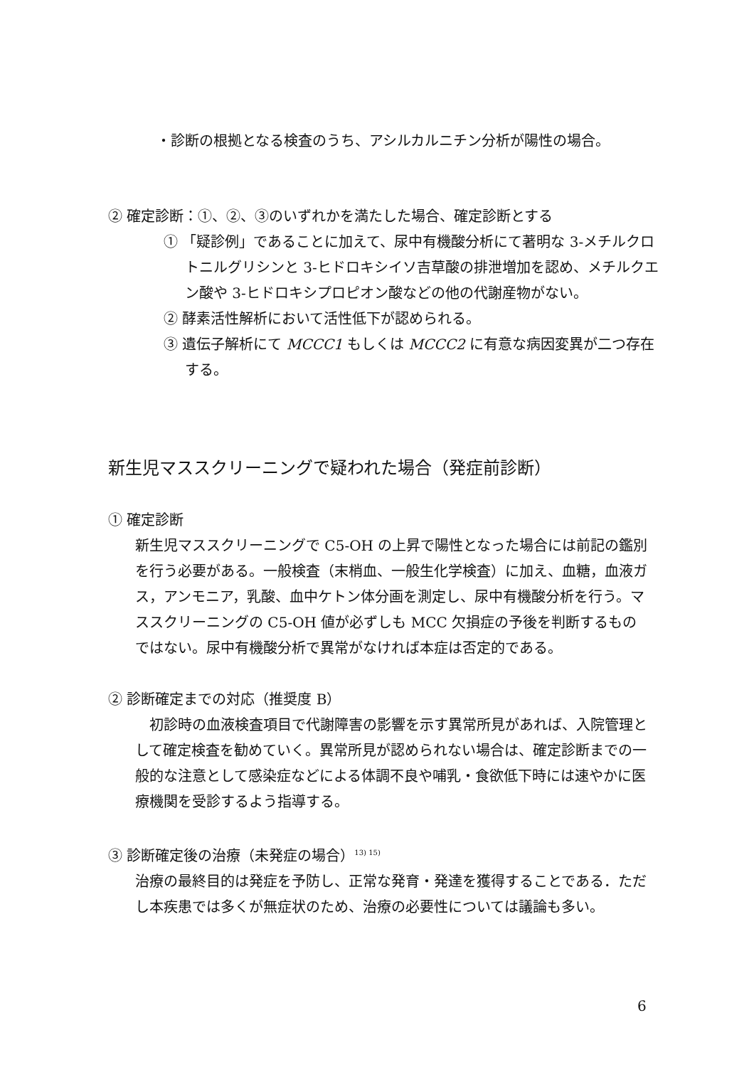・診断の根拠となる検査のうち、アシルカルニチン分析が陽性の場合。
② 確定診断：①、②、③のいずれかを満たした場合、確定診断とする
① 「疑診例」であることに加えて、尿中有機酸分析にて著明な 3-メチルクロトニルグリシンと 3-ヒドロキシイソ吉草酸の排泄増加を認め、メチルクエン酸や 3-ヒドロキシプロピオン酸などの他の代謝産物がない。
② 酵素活性解析において活性低下が認められる。
③ 遺伝子解析にて MCCC1 もしくは MCCC2 に有意な病因変異が二つ存在する。
新生児マススクリーニングで疑われた場合（発症前診断）
① 確定診断
新生児マススクリーニングで C5-OH の上昇で陽性となった場合には前記の鑑別を行う必要がある。一般検査（末梢血、一般生化学検査）に加え、血糖，血液ガス，アンモニア，乳酸、血中ケトン体分画を測定し、尿中有機酸分析を行う。マススクリーニングの C5-OH 値が必ずしも MCC 欠損症の予後を判断するものではない。尿中有機酸分析で異常がなければ本症は否定的である。
② 診断確定までの対応（推奨度 B）
　初診時の血液検査項目で代謝障害の影響を示す異常所見があれば、入院管理として確定検査を勧めていく。異常所見が認められない場合は、確定診断までの一般的な注意として感染症などによる体調不良や哺乳・食欲低下時には速やかに医療機関を受診するよう指導する。
③ 診断確定後の治療（未発症の場合）<sup>13) 15)</sup>
治療の最終目的は発症を予防し、正常な発育・発達を獲得することである．ただし本疾患では多くが無症状のため、治療の必要性については議論も多い。
6